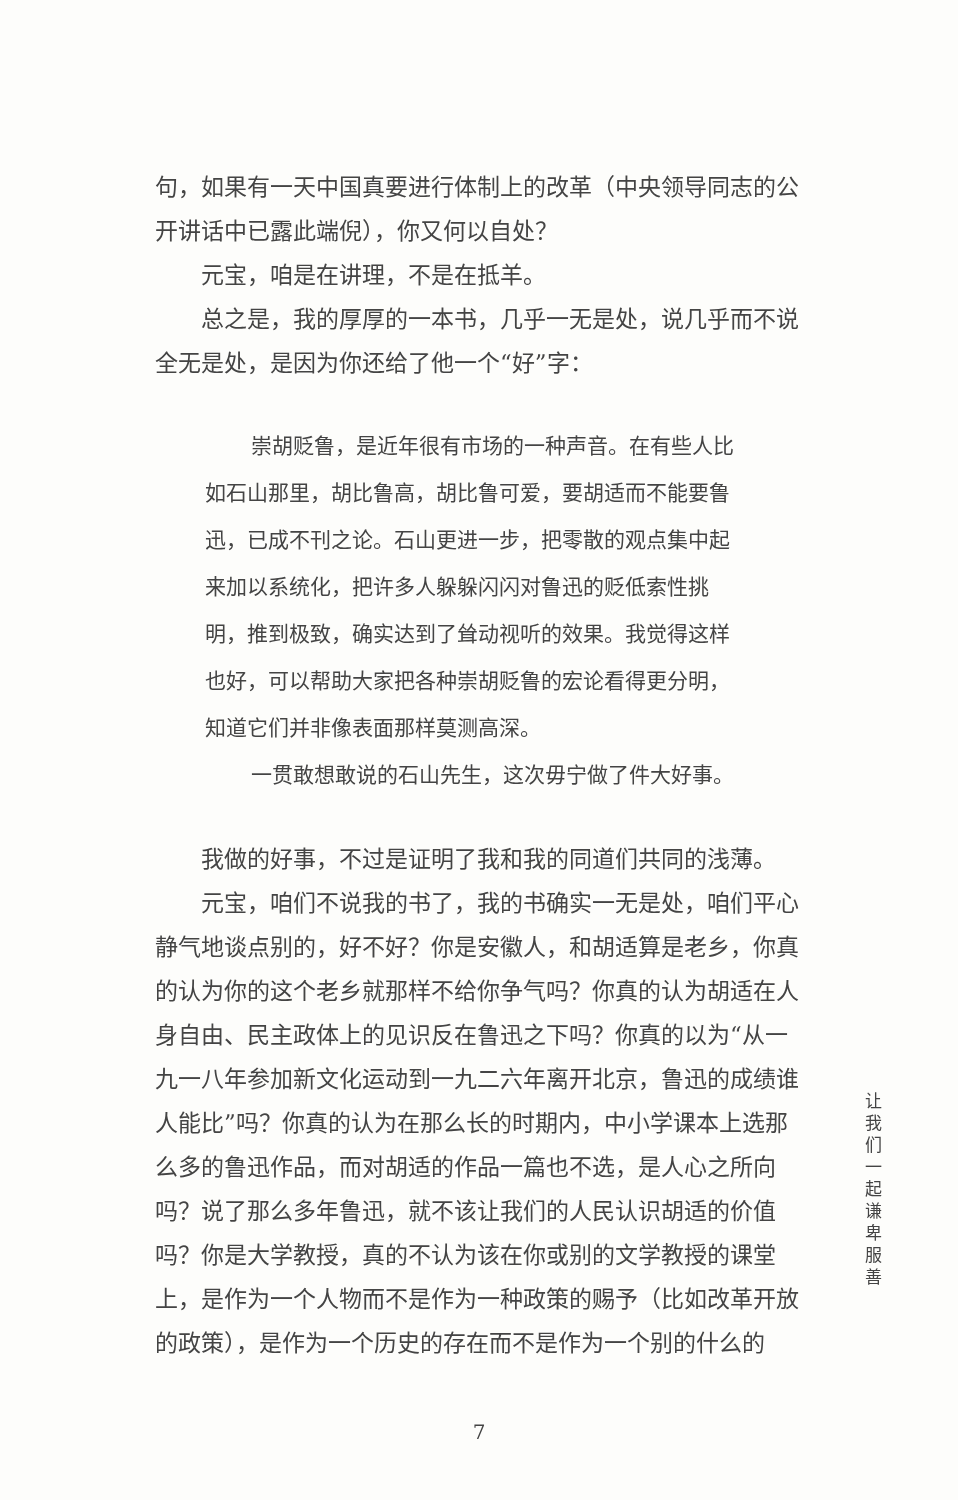句，如果有一天中国真要进行体制上的改革（中央领导同志的公开讲话中已露此端倪），你又何以自处？
元宝，咱是在讲理，不是在抵羊。
总之是，我的厚厚的一本书，几乎一无是处，说几乎而不说全无是处，是因为你还给了他一个“好”字：
崇胡贬鲁，是近年很有市场的一种声音。在有些人比如石山那里，胡比鲁高，胡比鲁可爱，要胡适而不能要鲁迅，已成不刊之论。石山更进一步，把零散的观点集中起来加以系统化，把许多人躲躲闪闪对鲁迅的贬低索性挑明，推到极致，确实达到了耸动视听的效果。我觉得这样也好，可以帮助大家把各种崇胡贬鲁的宏论看得更分明，知道它们并非像表面那样莫测高深。
一贯敢想敢说的石山先生，这次毋宁做了件大好事。
我做的好事，不过是证明了我和我的同道们共同的浅薄。
元宝，咱们不说我的书了，我的书确实一无是处，咱们平心静气地谈点别的，好不好？你是安徽人，和胡适算是老乡，你真的认为你的这个老乡就那样不给你争气吗？你真的认为胡适在人身自由、民主政体上的见识反在鲁迅之下吗？你真的以为“从一九一八年参加新文化运动到一九二六年离开北京，鲁迅的成绩谁人能比”吗？你真的认为在那么长的时期内，中小学课本上选那么多的鲁迅作品，而对胡适的作品一篇也不选，是人心之所向吗？说了那么多年鲁迅，就不该让我们的人民认识胡适的价值吗？你是大学教授，真的不认为该在你或别的文学教授的课堂上，是作为一个人物而不是作为一种政策的赐予（比如改革开放的政策），是作为一个历史的存在而不是作为一个别的什么的
让我们一起谦卑服善
7